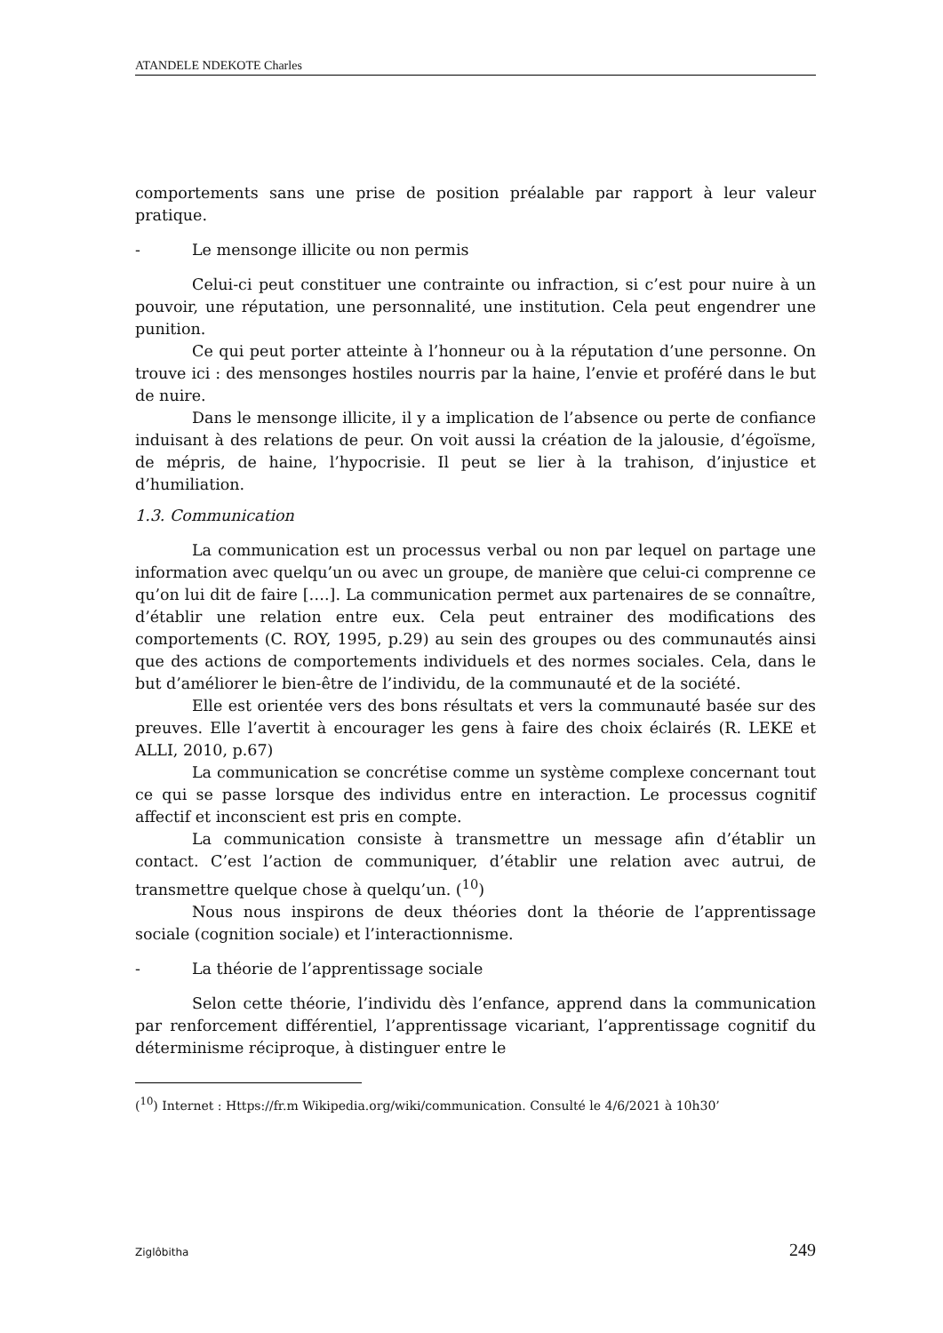ATANDELE NDEKOTE Charles
comportements sans une prise de position préalable par rapport à leur valeur pratique.
- Le mensonge illicite ou non permis
Celui-ci peut constituer une contrainte ou infraction, si c’est pour nuire à un pouvoir, une réputation, une personnalité, une institution. Cela peut engendrer une punition.
Ce qui peut porter atteinte à l’honneur ou à la réputation d’une personne. On trouve ici : des mensonges hostiles nourris par la haine, l’envie et proféré dans le but de nuire.
Dans le mensonge illicite, il y a implication de l’absence ou perte de confiance induisant à des relations de peur. On voit aussi la création de la jalousie, d’égoïsme, de mépris, de haine, l’hypocrisie. Il peut se lier à la trahison, d’injustice et d’humiliation.
1.3. Communication
La communication est un processus verbal ou non par lequel on partage une information avec quelqu’un ou avec un groupe, de manière que celui-ci comprenne ce qu’on lui dit de faire [….]. La communication permet aux partenaires de se connaître, d’établir une relation entre eux. Cela peut entrainer des modifications des comportements (C. ROY, 1995, p.29) au sein des groupes ou des communautés ainsi que des actions de comportements individuels et des normes sociales. Cela, dans le but d’améliorer le bien-être de l’individu, de la communauté et de la société.
Elle est orientée vers des bons résultats et vers la communauté basée sur des preuves. Elle l’avertit à encourager les gens à faire des choix éclairés (R. LEKE et ALLI, 2010, p.67)
La communication se concrétise comme un système complexe concernant tout ce qui se passe lorsque des individus entre en interaction. Le processus cognitif affectif et inconscient est pris en compte.
La communication consiste à transmettre un message afin d’établir un contact. C’est l’action de communiquer, d’établir une relation avec autrui, de transmettre quelque chose à quelqu’un. (<sup>10</sup>)
Nous nous inspirons de deux théories dont la théorie de l’apprentissage sociale (cognition sociale) et l’interactionnisme.
- La théorie de l’apprentissage sociale
Selon cette théorie, l’individu dès l’enfance, apprend dans la communication par renforcement différentiel, l’apprentissage vicariant, l’apprentissage cognitif du déterminisme réciproque, à distinguer entre le
(<sup>10</sup>) Internet : Https://fr.m Wikipedia.org/wiki/communication. Consulté le 4/6/2021 à 10h30’
Ziglôbitha 249